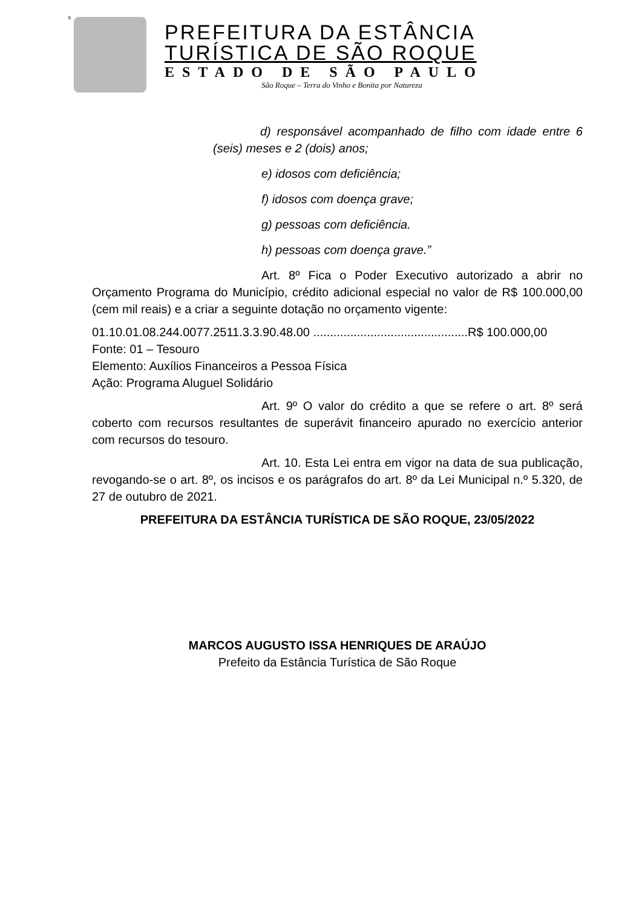x
PREFEITURA DA ESTÂNCIA
TURÍSTICA DE SÃO ROQUE
ESTADO DE SÃO PAULO
São Roque – Terra do Vinho e Bonita por Natureza
d) responsável acompanhado de filho com idade entre 6 (seis) meses e 2 (dois) anos;
e) idosos com deficiência;
f) idosos com doença grave;
g) pessoas com deficiência.
h) pessoas com doença grave.”
Art. 8º Fica o Poder Executivo autorizado a abrir no Orçamento Programa do Município, crédito adicional especial no valor de R$ 100.000,00 (cem mil reais) e a criar a seguinte dotação no orçamento vigente:
01.10.01.08.244.0077.2511.3.3.90.48.00 ..............................................R$ 100.000,00
Fonte: 01 – Tesouro
Elemento: Auxílios Financeiros a Pessoa Física
Ação: Programa Aluguel Solidário
Art. 9º O valor do crédito a que se refere o art. 8º será coberto com recursos resultantes de superávit financeiro apurado no exercício anterior com recursos do tesouro.
Art. 10. Esta Lei entra em vigor na data de sua publicação, revogando-se o art. 8º, os incisos e os parágrafos do art. 8º da Lei Municipal n.º 5.320, de 27 de outubro de 2021.
PREFEITURA DA ESTÂNCIA TURÍSTICA DE SÃO ROQUE, 23/05/2022
MARCOS AUGUSTO ISSA HENRIQUES DE ARAÚJO
Prefeito da Estância Turística de São Roque